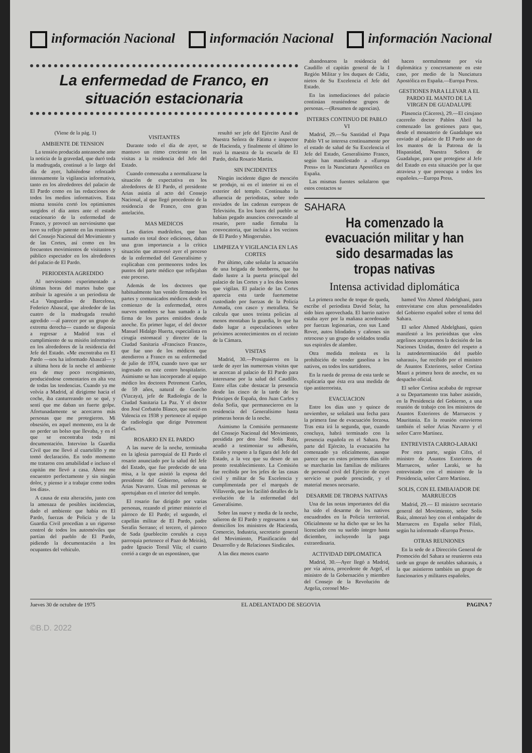información Nacional información Nacional información Nacional
La enfermedad de Franco, en situación estacionaria
(Viene de la pág. 1)
AMBIENTE DE TENSION
La tensión producida anteanoche ante la noticia de la gravedad, que duró toda la madrugada, continuó a lo largo del día de ayer, habiéndose reforzado intensamente la vigilancia informativa, tanto en los alrededores del palacio de El Pardo como en las redacciones de todos los medios informativos. Esta misma tensión cortó los optimismos surgidos el día antes ante el estado estacionario de la enfermedad de Franco, y provocó un nerviosismo que tuvo su reflejo patente en las reuniones del Consejo Nacional del Movimiento y de las Cortes, así como en los frecuentes movimientos de visitantes y público espectador en los alrededores del palacio de El Pardo.
PERIODISTA AGREDIDO
Al nerviosismo experimentado a últimas horas del martes hubo que atribuir la agresión a un periodista de «La Vanguardia» de Barcelona, Federico Abascal, que alrededor de las cuatro de la madrugada resultó agredido —al parecer por un grupo de extrema derecha— cuando se disponía a regresar a Madrid tras el cumplimiento de su misión informativa en los alrededores de la residencia del Jefe del Estado. «Me encontraba en El Pardo —nos ha informado Abascal— y a última hora de la noche el ambiente era de muy poco recogimiento, produciéndose comentarios en alta voz de todas las tendencias. Cuando ya me volvía a Madrid, al dirigirme hacia el coche, iba canturreando no se qué, y sentí que me daban un fuerte golpe. Afortunadamente se acercaron más personas que me protegieron. Mi obsesión, en aquel momento, era la de no perder un bolso que llevaba, y en el que se encontraba toda mi documentación. Intervino la Guardia Civil que me llevó al cuartelillo y me tomó declaración. En todo momento me trataron con amabilidad e incluso el capitán me llevó a casa. Ahora me encuentro perfectamente y sin ningún dolor, y pienso ir a trabajar como todos los días».
A causa de esta alteración, junto con la amenaza de posibles incidencias, dado el ambiente que había en El Pardo, fuerzas de Policía y de la Guardia Civil procedían a un riguroso control de todos los automóviles que partían del pueblo de El Pardo, pidiendo la documentación a los ocupantes del vehículo.
VISITANTES
Durante todo el día de ayer, se mantuvo un ritmo creciente en las visitas a la residencia del Jefe del Estado.
Cuando comenzaba a normalizarse la situación de expectativa en los alrededores de El Pardo, el presidente Arias asistía al acto del Consejo Nacional, al que llegó procedente de la residencia de Franco, con gran antelación.
MAS MEDICOS
Los diarios madrileños, que han sumado en total doce ediciones, daban una gran importancia a la crítica situación que atravesó ayer el proceso de la enfermedad del Generalísimo y explicaban con pormenores todos los puntos del parte médico que reflejaban este proceso.
Además de los doctores que habitualmente han venido firmando los partes y comunicados médicos desde el comienzo de la enfermedad, otros nuevos nombres se han sumado a la firma de los partes emitidos desde anoche. En primer lugar, el del doctor Manuel Hidalgo Huerta, especialista en cirugía estomacal y director de la Ciudad Sanitaria «Francisco Franco», que fue uno de los médicos que atendieron a Franco en su enfermedad de julio de 1974, cuando tuvo que ser ingresado en este centro hospitalario. Asimismo se han incorporado al equipo médico los doctores Petrement Carles, de 59 años, natural de Guecho (Vizcaya), jefe de Radiología de la Ciudad Sanitaria La Paz. Y el doctor don José Corbatón Blasco, que nació en Valencia en 1938 y pertenece al equipo de radiología que dirige Petrement Carles.
ROSARIO EN EL PARDO
A las nueve de la noche, terminaba en la iglesia parroquial de El Pardo el rosario anunciado por la salud del Jefe del Estado, que fue predecido de una misa, a la que asistió la esposa del presidente del Gobierno, señora de Arias Navarro. Unas mil personas se apretujaban en el interior del templo.
El rosario fue dirigido por varias personas, rezando el primer misterio el párroco de El Pardo; el segundo, el capellán militar de El Pardo, padre Serafín Serrano; el tercero, el párroco de Sada (pueblecito coruñés a cuya parroquia pertenece el Pazo de Meirás), padre Ignacio Tornil Vila; el cuarto corrió a cargo de un espontáneo, que
resultó ser jefe del Ejército Azul de Nuestra Señora de Fátima e inspector de Hacienda, y finalmente el último lo rezó la maestra de la escuela de El Pardo, doña Rosario Martín.
SIN INCIDENTES
Ningún incidente digno de mención se produjo, ni en el interior ni en el exterior del templo. Continuaba la afluencia de periodistas, sobre todo enviados de las cadenas europeas de Televisión. En los bares del pueblo se habían pegado anuncios convocando al rosario, pero nadie firmaba la convocatoria, que incluía a los vecinos de El Pardo y Mingorrubio.
LIMPIEZA Y VIGILANCIA EN LAS CORTES
Por último, cabe señalar la actuación de una brigada de bomberos, que ha dado lustre a la puerta principal del palacio de las Cortes y a los dos leones que vigilan. El palacio de las Cortes aparecía esta tarde fuertemetne custodiado por fuerzas de la Policía Armada, con casco y metralleta. Se calcula que unos treinta policías al menos montaban la guardia, lo que ha dado lugar a especulaciones sobre próximos acontecimientos en el recinto de la Cámara.
VISITAS
Madrid, 30.—Prosiguieron en la tarde de ayer las numerosas visitas que se acercan al palacio de El Pardo para interesarse por la salud del Caudillo. Entre ellas cabe destacar la presencia desde las cinco de la tarde de los Príncipes de España, don Juan Carlos y doña Sofía, que permanecieron en la residencia del Generalísimo hasta primeras horas de la noche.
Asimismo la Comisión permanente del Consejo Nacional del Movimiento, presidida por don José Solís Ruiz, acudió a testimoniar su adhesión, cariño y respeto a la figura del Jefe del Estado, a la vez que su deseo de un pronto restablecimiento. La Comisión fue recibida por los jefes de las casas civil y militar de Su Excelencia y cumplimentada por el marqués de Villaverde, que les facilitó detalles de la evolución de la enfermedad del Generalísimo.
Sobre las nueve y media de la noche, salieron de El Pardo y regresaron a sus domicilios los ministros de Hacienda, Comercio, Industria, secretario general del Movimiento, Planificación del Desarrollo y de Relaciones Sindicales.
A las diez menos cuarto
abandonaron la residencia del Caudillo el capitán general de la I Región Militar y los duques de Cádiz, nietos de Su Excelencia el Jefe del Estado.
En las inmediaciones del palacio continúan reuniéndose grupos de personas.—(Resumen de agencias).
INTERES CONTINUO DE PABLO VI
Madrid, 29.—Su Santidad el Papa Pablo VI se interesa continuamente por el estado de salud de Su Excelencia el Jefe del Estado, Generalísimo Franco, según han manifestado a «Europa Press» en la Nunciatura Apostólica en España.
Las mismas fuentes señalaron que estos contactos se
hacen normalmente por vía diplomática y concretamente en este caso, por medio de la Nunciatura Apostólica en España.—Europa Press.
GESTIONES PARA LLEVAR A EL PARDO EL MANTO DE LA VIRGEN DE GUADALUPE
Plasencia (Cáceres), 29.—El cirujano cacereño doctor Pablos Abril ha comenzado las gestiones para que, desde el monasterio de Guadalupe sea enviado al palacio de El Pardo uno de los mantos de la Patrona de la Hispanidad, Nuestra Señora de Guadalupe, para que protegiese al Jefe del Estado en esta situación por la que atraviesa y que preocupa a todos los españoles.—Europa Press.
SAHARA
Ha comenzado la evacuación militar y han sido desarmadas las tropas nativas
Intensa actividad diplomática
La primera noche de toque de queda, escribe el periodista David Solar, ha sido bien aprovechada. El barrio nativo estaba ayer por la mañana acordonado por fuerzas legionarias, con sus Land Rover, autos blindados y cañones sin retroceso y un grupo de soldados tendía sus espirales de alambre.
Otra medida molesta es la prohibición de vender gasolina a los nativos, en todos los surtidores.
En la rueda de prensa de esta tarde se explicaría que ésta era una medida de tipo antiterrorista.
EVACUACION
Entre los días uno y quince de noviembre, se señalará una fecha para la primera fase de evacuación forzosa. Tras esta irá la segunda, que, cuando concluya, habrá terminado con la presencia española en el Sahara. Por parte del Ejército, la evacuación ha comenzado ya oficialmente, aunque parece que en estos primeros días sólo se marcharán las familias de militares de personal civil del Ejército de cuyo servicio se puede prescindir, y el material menos necesario.
DESARME DE TROPAS NATIVAS
Una de las notas importantes del día ha sido el desarme de los nativos encuadrados en la Policía territorial. Oficialmente se ha dicho que se les ha licenciado con su sueldo íntegro hasta diciembre, incluyendo la paga extraordinaria.
ACTIVIDAD DIPLOMATICA
Madrid, 30.—Ayer llegó a Madrid, por vía aérea, procedente de Argel, el ministro de la Gobernación y miembro del Consejo de la Revolución de Argelia, coronel Mo-
hamed Ven Ahmed Abdelghani, para entrevistarse con altas personalidades del Gobierno español sobre el tema del Sahara.
El señor Ahmed Abdelghani, quien manifestó a los perioidstas que «los argelinos aceptaremos la decisión de las Naciones Unidas, dentro del respeto a la autodeterminación del pueblo saharaui», fue recibido por el ministro de Asuntos Exteriores, señor Cortina Mauri a primera hora de anoche, en su despacho oficial.
El señor Cortina acababa de regresar a su Departamento tras haber asistido, en la Presidencia del Gobierno, a una reunión de trabajo con los ministros de Asuntos Exteriores de Marruecos y Mauritania. En la reunión estuvieron también el señor Arias Navarro y el señor Carro Martínez.
ENTREVISTA CARRO-LARAKI
Por otra parte, según Cifra, el ministro de Asuntos Exteriores de Marruecos, señor Laraki, se ha entrevistado con el ministro de la Presidencia, señor Carro Martínez.
SOLIS, CON EL EMBAJADOR DE MARRUECOS
Madrid, 29.— El ministro secretario general del Movimiento, señor Solís Ruiz, almorzó hoy con el embajador de Marruecos en España señor Filali, según ha informado «Europa Press».
OTRAS REUNIONES
En la sede de a Dirección General de Promoción del Sahara se reunieron esta tarde un grupo de notables saharauis, a la que asistieron también un grupo de funcionarios y militares españoles.
Jueves 30 de octubre de 1975 EL ADELANTADO DE SEGOVIA PAGINA 7
©B.D. 2022